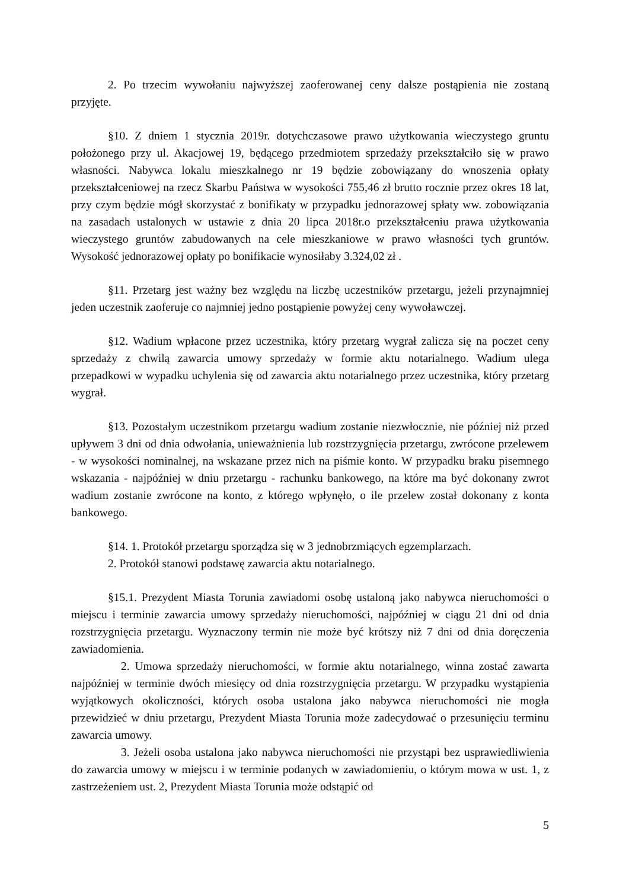2. Po trzecim wywołaniu najwyższej zaoferowanej ceny dalsze postąpienia nie zostaną przyjęte.
§10. Z dniem 1 stycznia 2019r. dotychczasowe prawo użytkowania wieczystego gruntu położonego przy ul. Akacjowej 19, będącego przedmiotem sprzedaży przekształciło się w prawo własności. Nabywca lokalu mieszkalnego nr 19 będzie zobowiązany do wnoszenia opłaty przekształceniowej na rzecz Skarbu Państwa w wysokości 755,46 zł brutto rocznie przez okres 18 lat, przy czym będzie mógł skorzystać z bonifikaty w przypadku jednorazowej spłaty ww. zobowiązania na zasadach ustalonych w ustawie z dnia 20 lipca 2018r.o przekształceniu prawa użytkowania wieczystego gruntów zabudowanych na cele mieszkaniowe w prawo własności tych gruntów. Wysokość jednorazowej opłaty po bonifikacie wynosiłaby 3.324,02 zł .
§11. Przetarg jest ważny bez względu na liczbę uczestników przetargu, jeżeli przynajmniej jeden uczestnik zaoferuje co najmniej jedno postąpienie powyżej ceny wywoławczej.
§12. Wadium wpłacone przez uczestnika, który przetarg wygrał zalicza się na poczet ceny sprzedaży z chwilą zawarcia umowy sprzedaży w formie aktu notarialnego. Wadium ulega przepadkowi w wypadku uchylenia się od zawarcia aktu notarialnego przez uczestnika, który przetarg wygrał.
§13. Pozostałym uczestnikom przetargu wadium zostanie niezwłocznie, nie później niż przed upływem 3 dni od dnia odwołania, unieważnienia lub rozstrzygnięcia przetargu, zwrócone przelewem - w wysokości nominalnej, na wskazane przez nich na piśmie konto. W przypadku braku pisemnego wskazania - najpóźniej w dniu przetargu - rachunku bankowego, na które ma być dokonany zwrot wadium zostanie zwrócone na konto, z którego wpłynęło, o ile przelew został dokonany z konta bankowego.
§14. 1. Protokół przetargu sporządza się w 3 jednobrzmiących egzemplarzach.
2. Protokół stanowi podstawę zawarcia aktu notarialnego.
§15.1. Prezydent Miasta Torunia zawiadomi osobę ustaloną jako nabywca nieruchomości o miejscu i terminie zawarcia umowy sprzedaży nieruchomości, najpóźniej w ciągu 21 dni od dnia rozstrzygnięcia przetargu. Wyznaczony termin nie może być krótszy niż 7 dni od dnia doręczenia zawiadomienia.
2. Umowa sprzedaży nieruchomości, w formie aktu notarialnego, winna zostać zawarta najpóźniej w terminie dwóch miesięcy od dnia rozstrzygnięcia przetargu. W przypadku wystąpienia wyjątkowych okoliczności, których osoba ustalona jako nabywca nieruchomości nie mogła przewidzieć w dniu przetargu, Prezydent Miasta Torunia może zadecydować o przesunięciu terminu zawarcia umowy.
3. Jeżeli osoba ustalona jako nabywca nieruchomości nie przystąpi bez usprawiedliwienia do zawarcia umowy w miejscu i w terminie podanych w zawiadomieniu, o którym mowa w ust. 1, z zastrzeżeniem ust. 2, Prezydent Miasta Torunia może odstąpić od
5